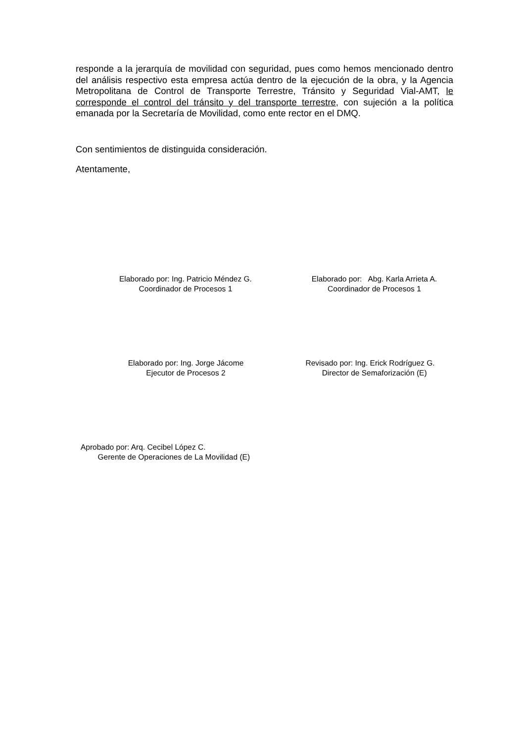responde a la jerarquía de movilidad con seguridad, pues como hemos mencionado dentro del análisis respectivo esta empresa actúa dentro de la ejecución de la obra, y la Agencia Metropolitana de Control de Transporte Terrestre, Tránsito y Seguridad Vial-AMT, le corresponde el control del tránsito y del transporte terrestre, con sujeción a la política emanada por la Secretaría de Movilidad, como ente rector en el DMQ.
Con sentimientos de distinguida consideración.
Atentamente,
Elaborado por: Ing. Patricio Méndez G.
Coordinador de Procesos 1
Elaborado por: Abg. Karla Arrieta A.
Coordinador de Procesos 1
Elaborado por: Ing. Jorge Jácome
Ejecutor de Procesos 2
Revisado por: Ing. Erick Rodríguez G.
Director de Semaforización (E)
Aprobado por: Arq. Cecibel López C.
Gerente de Operaciones de La Movilidad (E)